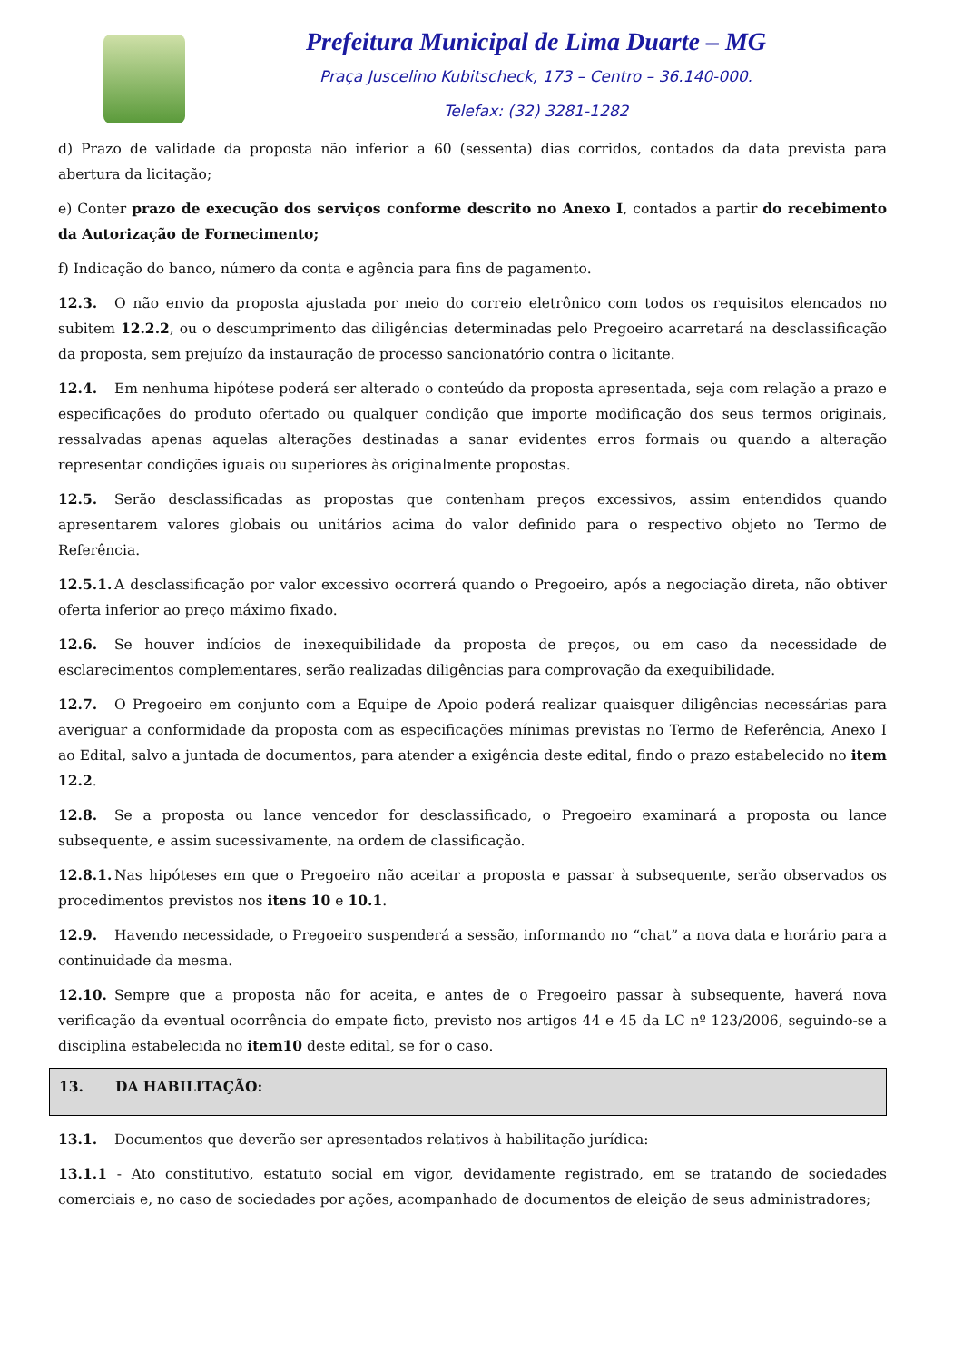Prefeitura Municipal de Lima Duarte – MG
Praça Juscelino Kubitscheck, 173 – Centro – 36.140-000.
Telefax: (32) 3281-1282
d) Prazo de validade da proposta não inferior a 60 (sessenta) dias corridos, contados da data prevista para abertura da licitação;
e) Conter prazo de execução dos serviços conforme descrito no Anexo I, contados a partir do recebimento da Autorização de Fornecimento;
f) Indicação do banco, número da conta e agência para fins de pagamento.
12.3. O não envio da proposta ajustada por meio do correio eletrônico com todos os requisitos elencados no subitem 12.2.2, ou o descumprimento das diligências determinadas pelo Pregoeiro acarretará na desclassificação da proposta, sem prejuízo da instauração de processo sancionatório contra o licitante.
12.4. Em nenhuma hipótese poderá ser alterado o conteúdo da proposta apresentada, seja com relação a prazo e especificações do produto ofertado ou qualquer condição que importe modificação dos seus termos originais, ressalvadas apenas aquelas alterações destinadas a sanar evidentes erros formais ou quando a alteração representar condições iguais ou superiores às originalmente propostas.
12.5. Serão desclassificadas as propostas que contenham preços excessivos, assim entendidos quando apresentarem valores globais ou unitários acima do valor definido para o respectivo objeto no Termo de Referência.
12.5.1. A desclassificação por valor excessivo ocorrerá quando o Pregoeiro, após a negociação direta, não obtiver oferta inferior ao preço máximo fixado.
12.6. Se houver indícios de inexequibilidade da proposta de preços, ou em caso da necessidade de esclarecimentos complementares, serão realizadas diligências para comprovação da exequibilidade.
12.7. O Pregoeiro em conjunto com a Equipe de Apoio poderá realizar quaisquer diligências necessárias para averiguar a conformidade da proposta com as especificações mínimas previstas no Termo de Referência, Anexo I ao Edital, salvo a juntada de documentos, para atender a exigência deste edital, findo o prazo estabelecido no item 12.2.
12.8. Se a proposta ou lance vencedor for desclassificado, o Pregoeiro examinará a proposta ou lance subsequente, e assim sucessivamente, na ordem de classificação.
12.8.1. Nas hipóteses em que o Pregoeiro não aceitar a proposta e passar à subsequente, serão observados os procedimentos previstos nos itens 10 e 10.1.
12.9. Havendo necessidade, o Pregoeiro suspenderá a sessão, informando no “chat” a nova data e horário para a continuidade da mesma.
12.10. Sempre que a proposta não for aceita, e antes de o Pregoeiro passar à subsequente, haverá nova verificação da eventual ocorrência do empate ficto, previsto nos artigos 44 e 45 da LC nº 123/2006, seguindo-se a disciplina estabelecida no item10 deste edital, se for o caso.
13. DA HABILITAÇÃO:
13.1. Documentos que deverão ser apresentados relativos à habilitação jurídica:
13.1.1 - Ato constitutivo, estatuto social em vigor, devidamente registrado, em se tratando de sociedades comerciais e, no caso de sociedades por ações, acompanhado de documentos de eleição de seus administradores;